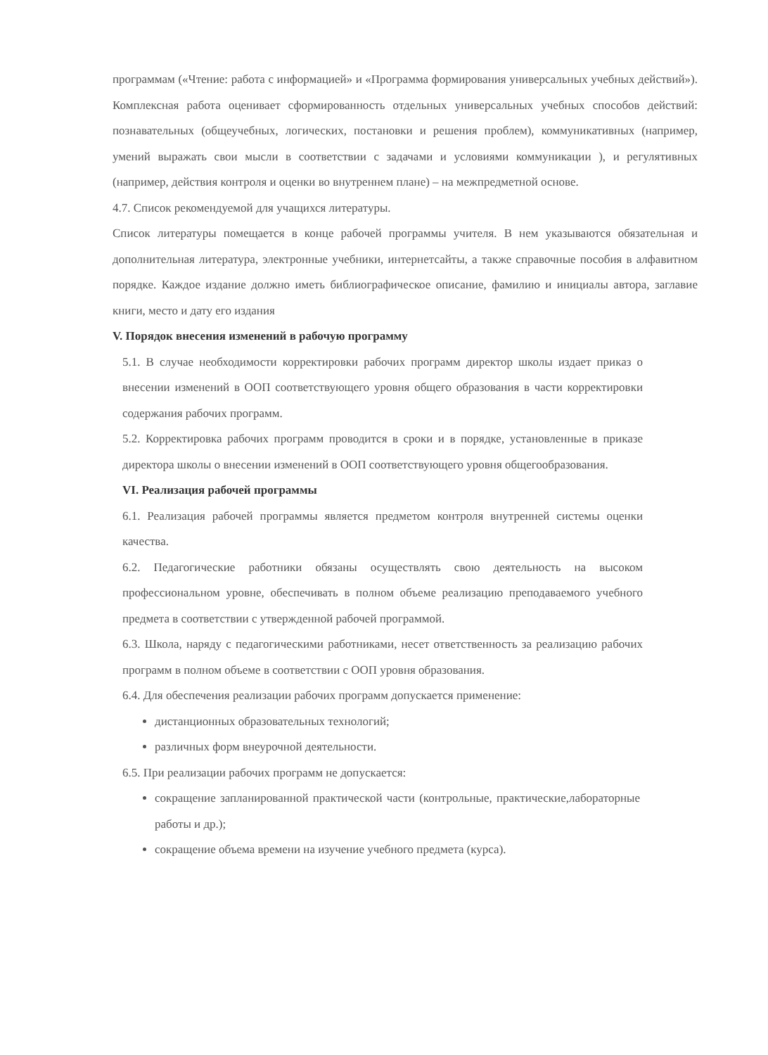программам («Чтение: работа с информацией» и «Программа формирования универсальных учебных действий»). Комплексная работа оценивает сформированность отдельных универсальных учебных способов действий: познавательных (общеучебных, логических, постановки и решения проблем), коммуникативных (например, умений выражать свои мысли в соответствии с задачами и условиями коммуникации ), и регулятивных (например, действия контроля и оценки во внутреннем плане) – на межпредметной основе.
4.7. Список рекомендуемой для учащихся литературы.
Список литературы помещается в конце рабочей программы учителя. В нем указываются обязательная и дополнительная литература, электронные учебники, интернетсайты, а также справочные пособия в алфавитном порядке. Каждое издание должно иметь библиографическое описание, фамилию и инициалы автора, заглавие книги, место и дату его издания
V. Порядок внесения изменений в рабочую программу
5.1. В случае необходимости корректировки рабочих программ директор школы издает приказ о внесении изменений в ООП соответствующего уровня общего образования в части корректировки содержания рабочих программ.
5.2. Корректировка рабочих программ проводится в сроки и в порядке, установленные в приказе директора школы о внесении изменений в ООП соответствующего уровня общегообразования.
VI. Реализация рабочей программы
6.1. Реализация рабочей программы является предметом контроля внутренней системы оценки качества.
6.2. Педагогические работники обязаны осуществлять свою деятельность на высоком профессиональном уровне, обеспечивать в полном объеме реализацию преподаваемого учебного предмета в соответствии с утвержденной рабочей программой.
6.3. Школа, наряду с педагогическими работниками, несет ответственность за реализацию рабочих программ в полном объеме в соответствии с ООП уровня образования.
6.4. Для обеспечения реализации рабочих программ допускается применение:
дистанционных образовательных технологий;
различных форм внеурочной деятельности.
6.5. При реализации рабочих программ не допускается:
сокращение запланированной практической части (контрольные, практические,лабораторные работы и др.);
сокращение объема времени на изучение учебного предмета (курса).